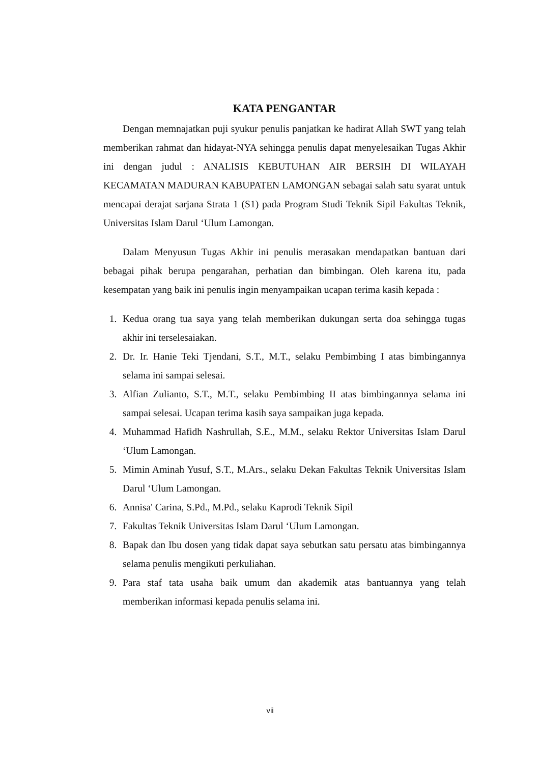KATA PENGANTAR
Dengan memnajatkan puji syukur penulis panjatkan ke hadirat Allah SWT yang telah memberikan rahmat dan hidayat-NYA sehingga penulis dapat menyelesaikan Tugas Akhir ini dengan judul : ANALISIS KEBUTUHAN AIR BERSIH DI WILAYAH KECAMATAN MADURAN KABUPATEN LAMONGAN sebagai salah satu syarat untuk mencapai derajat sarjana Strata 1 (S1) pada Program Studi Teknik Sipil Fakultas Teknik, Universitas Islam Darul ‘Ulum Lamongan.
Dalam Menyusun Tugas Akhir ini penulis merasakan mendapatkan bantuan dari bebagai pihak berupa pengarahan, perhatian dan bimbingan. Oleh karena itu, pada kesempatan yang baik ini penulis ingin menyampaikan ucapan terima kasih kepada :
1. Kedua orang tua saya yang telah memberikan dukungan serta doa sehingga tugas akhir ini terselesaiakan.
2. Dr. Ir. Hanie Teki Tjendani, S.T., M.T., selaku Pembimbing I atas bimbingannya selama ini sampai selesai.
3. Alfian Zulianto, S.T., M.T., selaku Pembimbing II atas bimbingannya selama ini sampai selesai. Ucapan terima kasih saya sampaikan juga kepada.
4. Muhammad Hafidh Nashrullah, S.E., M.M., selaku Rektor Universitas Islam Darul ‘Ulum Lamongan.
5. Mimin Aminah Yusuf, S.T., M.Ars., selaku Dekan Fakultas Teknik Universitas Islam Darul ‘Ulum Lamongan.
6. Annisa' Carina, S.Pd., M.Pd., selaku Kaprodi Teknik Sipil
7. Fakultas Teknik Universitas Islam Darul ‘Ulum Lamongan.
8. Bapak dan Ibu dosen yang tidak dapat saya sebutkan satu persatu atas bimbingannya selama penulis mengikuti perkuliahan.
9. Para staf tata usaha baik umum dan akademik atas bantuannya yang telah memberikan informasi kepada penulis selama ini.
vii